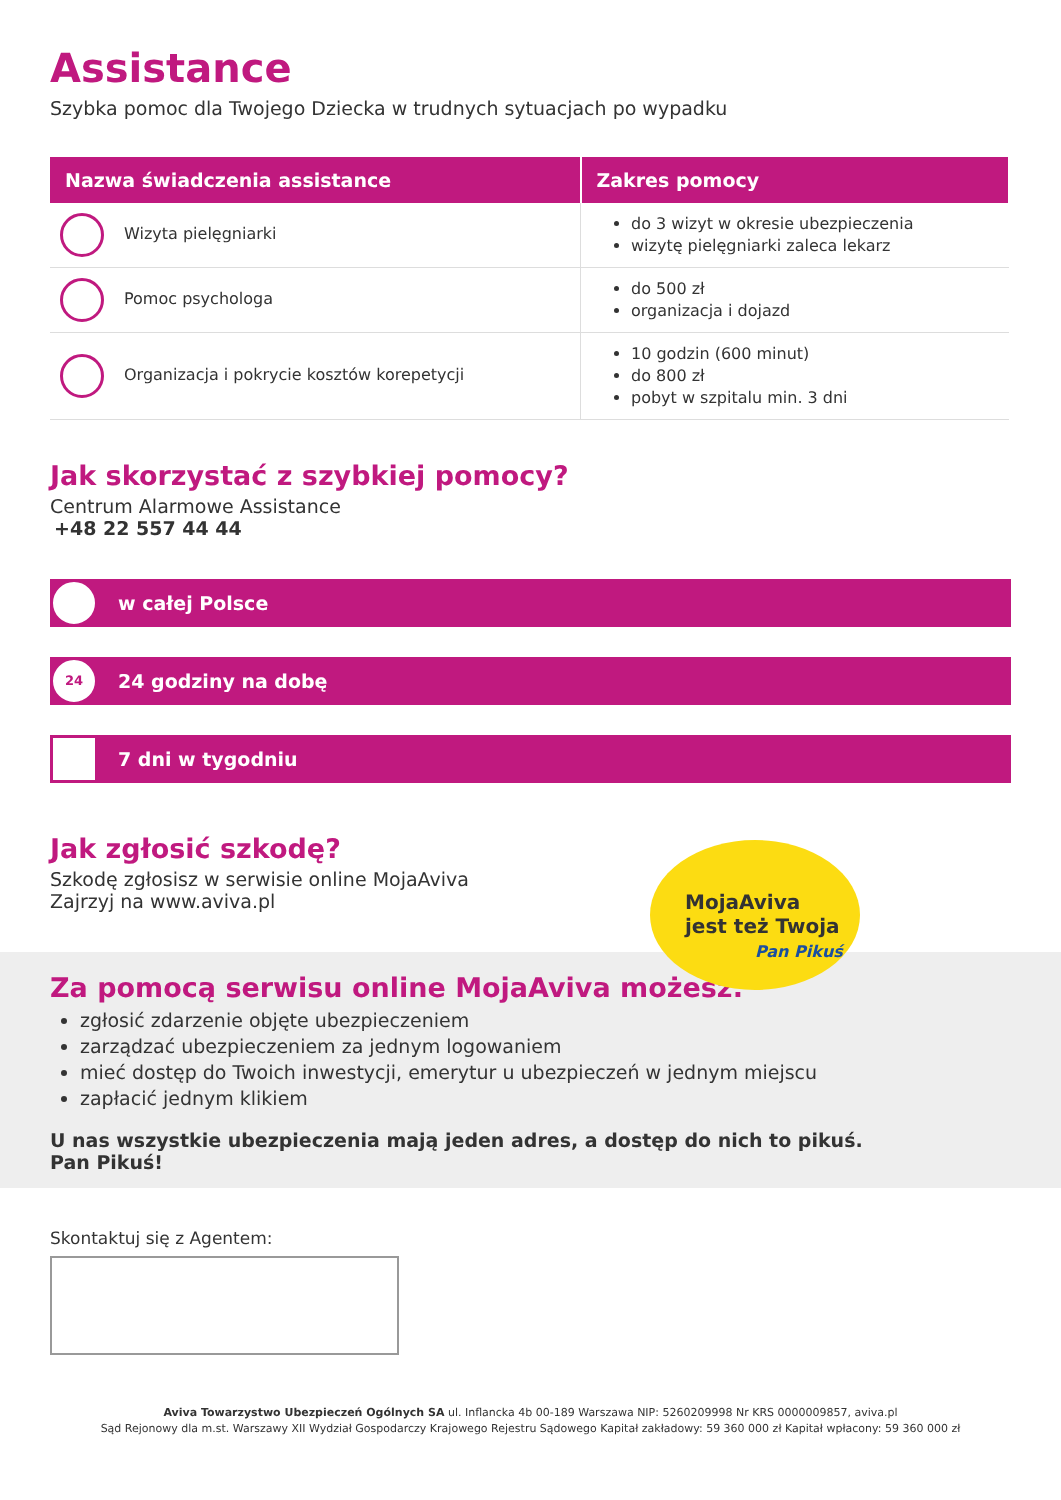Assistance
Szybka pomoc dla Twojego Dziecka w trudnych sytuacjach po wypadku
| Nazwa świadczenia assistance | Zakres pomocy |
| --- | --- |
| Wizyta pielęgniarki | do 3 wizyt w okresie ubezpieczenia wizytę pielęgniarki zaleca lekarz |
| Pomoc psychologa | do 500 zł organizacja i dojazd |
| Organizacja i pokrycie kosztów korepetycji | 10 godzin (600 minut) do 800 zł pobyt w szpitalu min. 3 dni |
Jak skorzystać z szybkiej pomocy?
Centrum Alarmowe Assistance
+48 22 557 44 44
w całej Polsce
24 24 godziny na dobę
7 dni w tygodniu
Jak zgłosić szkodę?
Szkodę zgłosisz w serwisie online MojaAviva
Zajrzyj na www.aviva.pl
MojaAviva
jest też Twoja
Pan Pikuś
Za pomocą serwisu online MojaAviva możesz:
zgłosić zdarzenie objęte ubezpieczeniem
zarządzać ubezpieczeniem za jednym logowaniem
mieć dostęp do Twoich inwestycji, emerytur u ubezpieczeń w jednym miejscu
zapłacić jednym klikiem
U nas wszystkie ubezpieczenia mają jeden adres, a dostęp do nich to pikuś.
Pan Pikuś!
Skontaktuj się z Agentem:
Aviva Towarzystwo Ubezpieczeń Ogólnych SA ul. Inflancka 4b 00-189 Warszawa NIP: 5260209998 Nr KRS 0000009857, aviva.pl
Sąd Rejonowy dla m.st. Warszawy XII Wydział Gospodarczy Krajowego Rejestru Sądowego Kapitał zakładowy: 59 360 000 zł Kapitał wpłacony: 59 360 000 zł